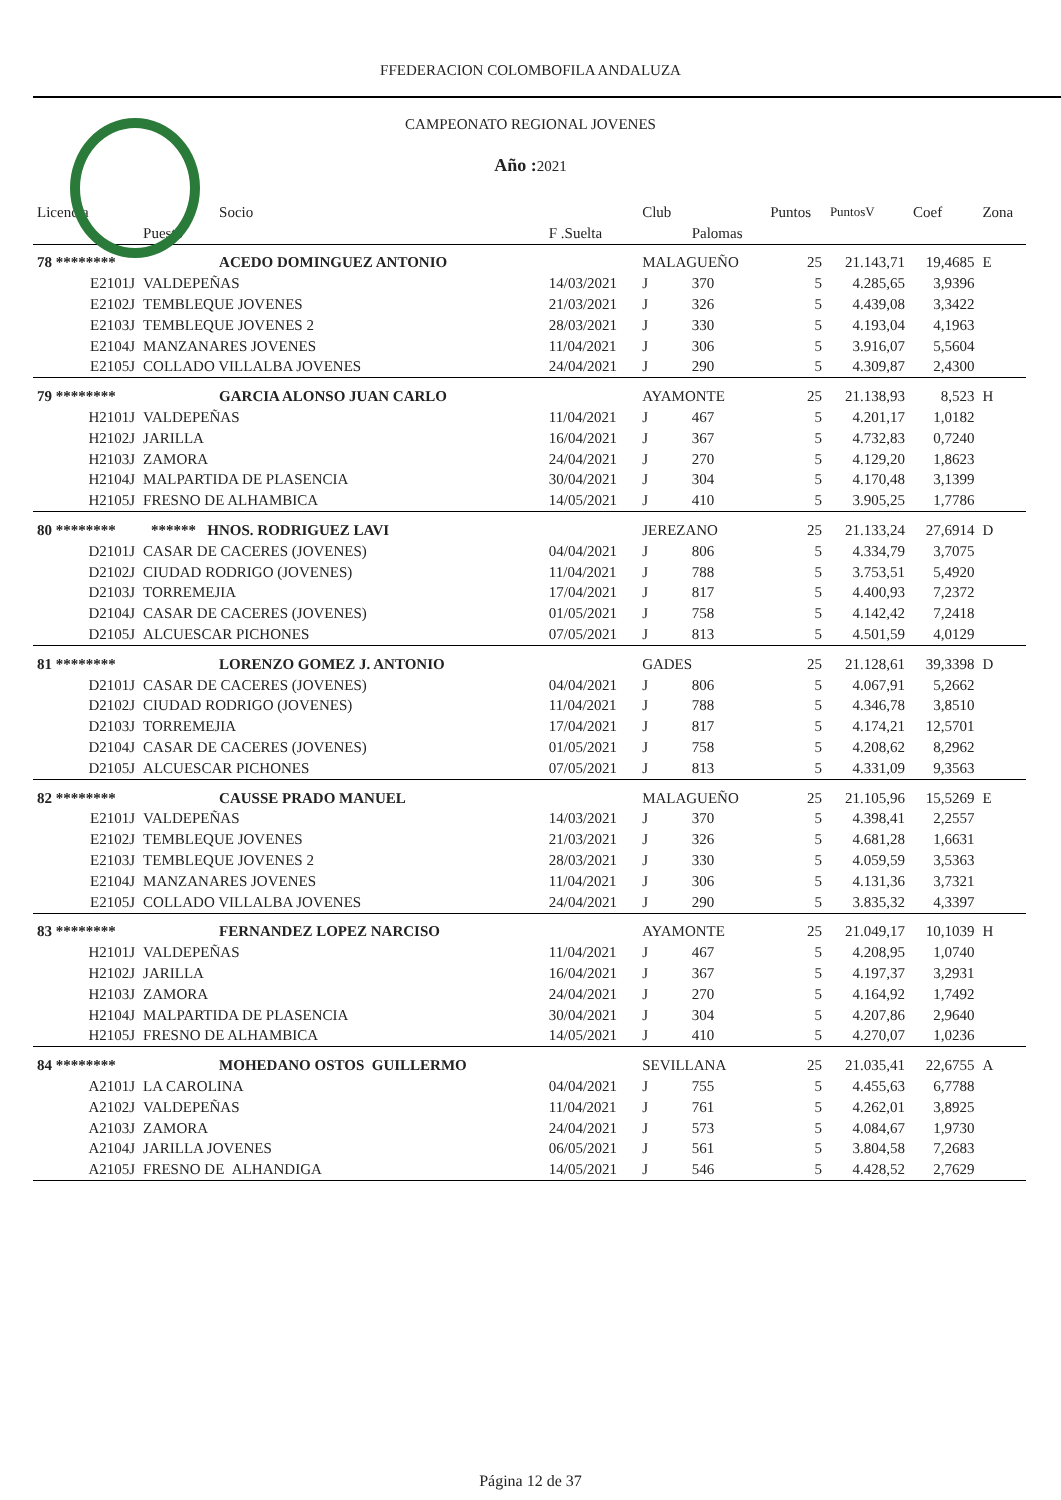FFEDERACION COLOMBOFILA ANDALUZA
CAMPEONATO REGIONAL JOVENES
Año : 2021
| Licencia | Socio | | Club | | Puntos | PuntosV | Coef | Zona |
| --- | --- | --- | --- | --- | --- | --- | --- | --- |
| | Puesto | F .Suelta | | Palomas | | | | |
| 78 ******** | ACEDO DOMINGUEZ ANTONIO | | MALAGUEÑO | | 25 | 21.143,71 | 19,4685 | E |
| E2101J | VALDEPEÑAS | 14/03/2021 | J | 370 | 5 | 4.285,65 | 3,9396 | |
| E2102J | TEMBLEQUE JOVENES | 21/03/2021 | J | 326 | 5 | 4.439,08 | 3,3422 | |
| E2103J | TEMBLEQUE JOVENES 2 | 28/03/2021 | J | 330 | 5 | 4.193,04 | 4,1963 | |
| E2104J | MANZANARES JOVENES | 11/04/2021 | J | 306 | 5 | 3.916,07 | 5,5604 | |
| E2105J | COLLADO VILLALBA JOVENES | 24/04/2021 | J | 290 | 5 | 4.309,87 | 2,4300 | |
| 79 ******** | GARCIA ALONSO JUAN CARLO | | AYAMONTE | | 25 | 21.138,93 | 8,523 | H |
| H2101J | VALDEPEÑAS | 11/04/2021 | J | 467 | 5 | 4.201,17 | 1,0182 | |
| H2102J | JARILLA | 16/04/2021 | J | 367 | 5 | 4.732,83 | 0,7240 | |
| H2103J | ZAMORA | 24/04/2021 | J | 270 | 5 | 4.129,20 | 1,8623 | |
| H2104J | MALPARTIDA DE PLASENCIA | 30/04/2021 | J | 304 | 5 | 4.170,48 | 3,1399 | |
| H2105J | FRESNO DE ALHAMBICA | 14/05/2021 | J | 410 | 5 | 3.905,25 | 1,7786 | |
| 80 ******** | ****** HNOS. RODRIGUEZ LAVI | | JEREZANO | | 25 | 21.133,24 | 27,6914 | D |
| D2101J | CASAR DE CACERES (JOVENES) | 04/04/2021 | J | 806 | 5 | 4.334,79 | 3,7075 | |
| D2102J | CIUDAD RODRIGO (JOVENES) | 11/04/2021 | J | 788 | 5 | 3.753,51 | 5,4920 | |
| D2103J | TORREMEJIA | 17/04/2021 | J | 817 | 5 | 4.400,93 | 7,2372 | |
| D2104J | CASAR DE CACERES (JOVENES) | 01/05/2021 | J | 758 | 5 | 4.142,42 | 7,2418 | |
| D2105J | ALCUESCAR PICHONES | 07/05/2021 | J | 813 | 5 | 4.501,59 | 4,0129 | |
| 81 ******** | LORENZO GOMEZ J. ANTONIO | | GADES | | 25 | 21.128,61 | 39,3398 | D |
| D2101J | CASAR DE CACERES (JOVENES) | 04/04/2021 | J | 806 | 5 | 4.067,91 | 5,2662 | |
| D2102J | CIUDAD RODRIGO (JOVENES) | 11/04/2021 | J | 788 | 5 | 4.346,78 | 3,8510 | |
| D2103J | TORREMEJIA | 17/04/2021 | J | 817 | 5 | 4.174,21 | 12,5701 | |
| D2104J | CASAR DE CACERES (JOVENES) | 01/05/2021 | J | 758 | 5 | 4.208,62 | 8,2962 | |
| D2105J | ALCUESCAR PICHONES | 07/05/2021 | J | 813 | 5 | 4.331,09 | 9,3563 | |
| 82 ******** | CAUSSE PRADO MANUEL | | MALAGUEÑO | | 25 | 21.105,96 | 15,5269 | E |
| E2101J | VALDEPEÑAS | 14/03/2021 | J | 370 | 5 | 4.398,41 | 2,2557 | |
| E2102J | TEMBLEQUE JOVENES | 21/03/2021 | J | 326 | 5 | 4.681,28 | 1,6631 | |
| E2103J | TEMBLEQUE JOVENES 2 | 28/03/2021 | J | 330 | 5 | 4.059,59 | 3,5363 | |
| E2104J | MANZANARES JOVENES | 11/04/2021 | J | 306 | 5 | 4.131,36 | 3,7321 | |
| E2105J | COLLADO VILLALBA JOVENES | 24/04/2021 | J | 290 | 5 | 3.835,32 | 4,3397 | |
| 83 ******** | FERNANDEZ LOPEZ NARCISO | | AYAMONTE | | 25 | 21.049,17 | 10,1039 | H |
| H2101J | VALDEPEÑAS | 11/04/2021 | J | 467 | 5 | 4.208,95 | 1,0740 | |
| H2102J | JARILLA | 16/04/2021 | J | 367 | 5 | 4.197,37 | 3,2931 | |
| H2103J | ZAMORA | 24/04/2021 | J | 270 | 5 | 4.164,92 | 1,7492 | |
| H2104J | MALPARTIDA DE PLASENCIA | 30/04/2021 | J | 304 | 5 | 4.207,86 | 2,9640 | |
| H2105J | FRESNO DE ALHAMBICA | 14/05/2021 | J | 410 | 5 | 4.270,07 | 1,0236 | |
| 84 ******** | MOHEDANO OSTOS GUILLERMO | | SEVILLANA | | 25 | 21.035,41 | 22,6755 | A |
| A2101J | LA CAROLINA | 04/04/2021 | J | 755 | 5 | 4.455,63 | 6,7788 | |
| A2102J | VALDEPEÑAS | 11/04/2021 | J | 761 | 5 | 4.262,01 | 3,8925 | |
| A2103J | ZAMORA | 24/04/2021 | J | 573 | 5 | 4.084,67 | 1,9730 | |
| A2104J | JARILLA JOVENES | 06/05/2021 | J | 561 | 5 | 3.804,58 | 7,2683 | |
| A2105J | FRESNO DE ALHANDIGA | 14/05/2021 | J | 546 | 5 | 4.428,52 | 2,7629 | |
Página 12 de 37